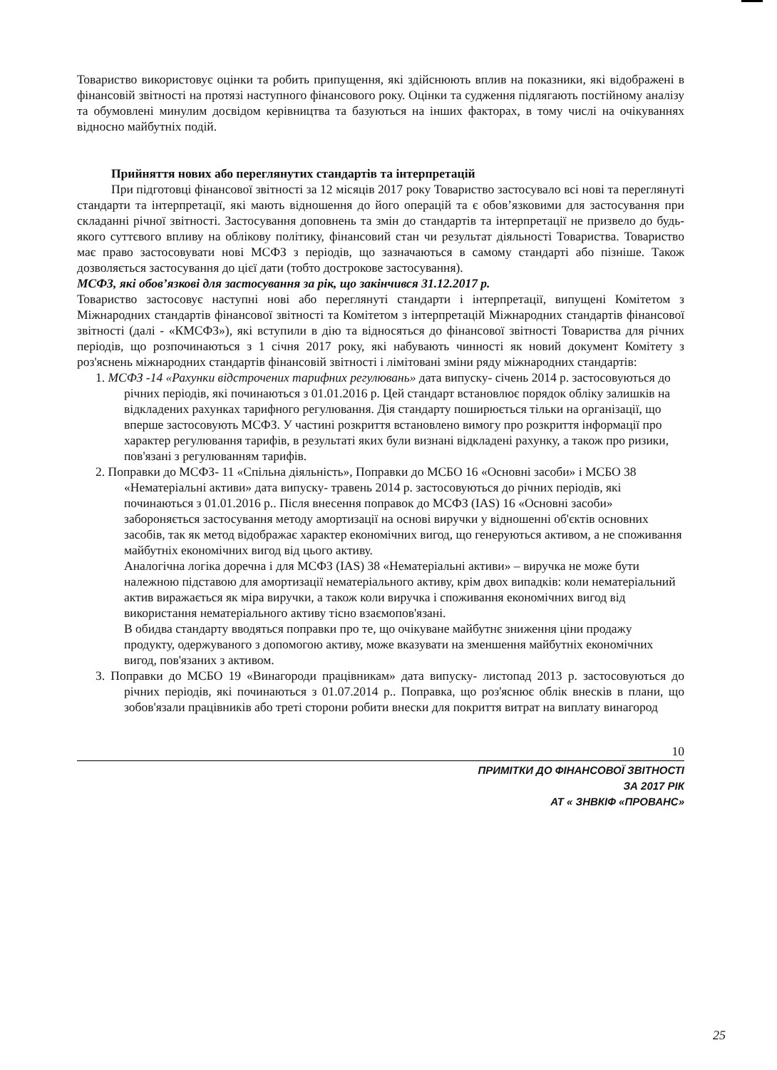Товариство використовує оцінки та робить припущення, які здійснюють вплив на показники, які відображені в фінансовій звітності на протязі наступного фінансового року. Оцінки та судження підлягають постійному аналізу та обумовлені минулим досвідом керівництва та базуються на інших факторах, в тому числі на очікуваннях відносно майбутніх подій.
Прийняття нових або переглянутих стандартів та інтерпретацій
При підготовці фінансової звітності за 12 місяців 2017 року Товариство застосувало всі нові та переглянуті стандарти та інтерпретації, які мають відношення до його операцій та є обов’язковими для застосування при складанні річної звітності. Застосування доповнень та змін до стандартів та інтерпретації не призвело до будь-якого суттєвого впливу на облікову політику, фінансовий стан чи результат діяльності Товариства. Товариство має право застосовувати нові МСФЗ з періодів, що зазначаються в самому стандарті або пізніше. Також дозволяється застосування до цієї дати (тобто дострокове застосування).
МСФЗ, які обов’язкові для застосування за рік, що закінчився 31.12.2017 р.
Товариство застосовує наступні нові або переглянуті стандарти і інтерпретації, випущені Комітетом з Міжнародних стандартів фінансової звітності та Комітетом з інтерпретацій Міжнародних стандартів фінансової звітності (далі - «КМСФЗ»), які вступили в дію та відносяться до фінансової звітності Товариства для річних періодів, що розпочинаються з 1 січня 2017 року, які набувають чинності як новий документ Комітету з роз'яснень міжнародних стандартів фінансовій звітності і лімітовані зміни ряду міжнародних стандартів:
1. МСФЗ -14 «Рахунки відстрочених тарифних регулювань» дата випуску- січень 2014 р. застосовуються до річних періодів, які починаються з 01.01.2016 р. Цей стандарт встановлює порядок обліку залишків на відкладених рахунках тарифного регулювання. Дія стандарту поширюється тільки на організації, що вперше застосовують МСФЗ. У частині розкриття встановлено вимогу про розкриття інформації про характер регулювання тарифів, в результаті яких були визнані відкладені рахунку, а також про ризики, пов'язані з регулюванням тарифів.
2. Поправки до МСФЗ- 11 «Спільна діяльність», Поправки до МСБО 16 «Основні засоби» і МСБО 38 «Нематеріальні активи» дата випуску- травень 2014 р. застосовуються до річних періодів, які починаються з 01.01.2016 р.. Після внесення поправок до МСФЗ (IAS) 16 «Основні засоби» забороняється застосування методу амортизації на основі виручки у відношенні об'єктів основних засобів, так як метод відображає характер економічних вигод, що генеруються активом, а не споживання майбутніх економічних вигод від цього активу.
Аналогічна логіка доречна і для МСФЗ (IAS) 38 «Нематеріальні активи» – виручка не може бути належною підставою для амортизації нематеріального активу, крім двох випадків: коли нематеріальний актив виражається як міра виручки, а також коли виручка і споживання економічних вигод від використання нематеріального активу тісно взаємопов'язані.
В обидва стандарту вводяться поправки про те, що очікуване майбутнє зниження ціни продажу продукту, одержуваного з допомогою активу, може вказувати на зменшення майбутніх економічних вигод, пов'язаних з активом.
3. Поправки до МСБО 19 «Винагороди працівникам» дата випуску- листопад 2013 р. застосовуються до річних періодів, які починаються з 01.07.2014 р.. Поправка, що роз'яснює облік внесків в плани, що зобов'язали працівників або треті сторони робити внески для покриття витрат на виплату винагород
10
ПРИМІТКИ ДО ФІНАНСОВОЇ ЗВІТНОСТІ
ЗА 2017 РІК
АТ « ЗНВКІФ «ПРОВАНС»
25